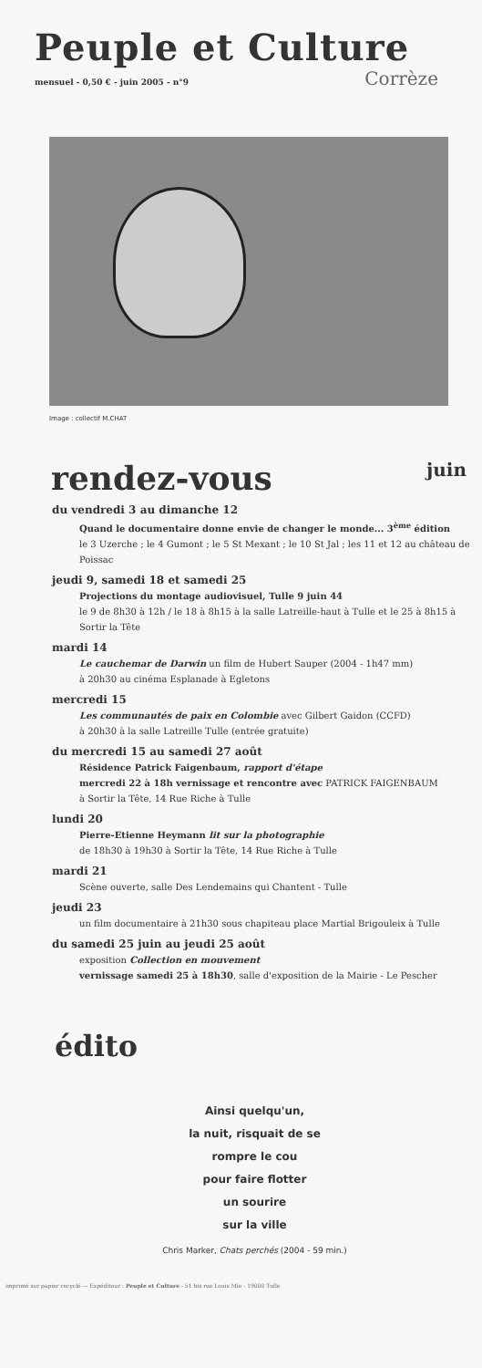Peuple et Culture
mensuel - 0,50 € - juin 2005 - n°9 Corrèze
Image : collectif M.CHAT
rendez-vous juin
du vendredi 3 au dimanche 12
Quand le documentaire donne envie de changer le monde... 3<sup>ème</sup> édition
le 3 Uzerche ; le 4 Gumont ; le 5 St Mexant ; le 10 St Jal ; les 11 et 12 au château de Poissac
jeudi 9, samedi 18 et samedi 25
Projections du montage audiovisuel, Tulle 9 juin 44
le 9 de 8h30 à 12h / le 18 à 8h15 à la salle Latreille-haut à Tulle et le 25 à 8h15 à Sortir la Tête
mardi 14
Le cauchemar de Darwin un film de Hubert Sauper (2004 - 1h47 mm)
à 20h30 au cinéma Esplanade à Egletons
mercredi 15
Les communautés de paix en Colombie avec Gilbert Gaidon (CCFD)
à 20h30 à la salle Latreille Tulle (entrée gratuite)
du mercredi 15 au samedi 27 août
Résidence Patrick Faigenbaum, rapport d'étape
mercredi 22 à 18h vernissage et rencontre avec PATRICK FAIGENBAUM
à Sortir la Tête, 14 Rue Riche à Tulle
lundi 20
Pierre-Etienne Heymann lit sur la photographie
de 18h30 à 19h30 à Sortir la Tête, 14 Rue Riche à Tulle
mardi 21
Scène ouverte, salle Des Lendemains qui Chantent - Tulle
jeudi 23
un film documentaire à 21h30 sous chapiteau place Martial Brigouleix à Tulle
du samedi 25 juin au jeudi 25 août
exposition Collection en mouvement
vernissage samedi 25 à 18h30, salle d'exposition de la Mairie - Le Pescher
édito
Ainsi quelqu'un,
la nuit, risquait de se
rompre le cou
pour faire flotter
un sourire
sur la ville
Chris Marker, Chats perchés (2004 - 59 min.)
imprimé sur papier recyclé — Expéditeur : Peuple et Culture - 51 bis rue Louis Mie - 19000 Tulle